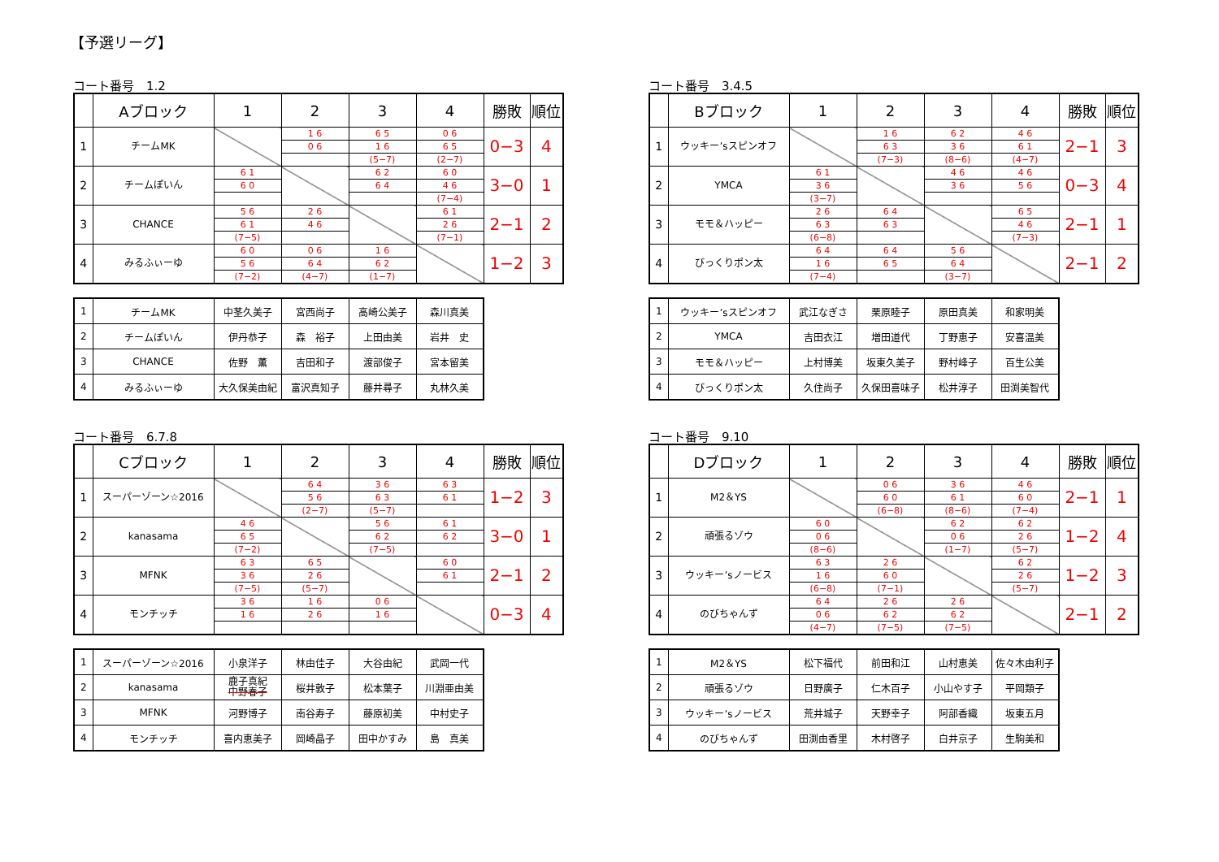【予選リーグ】
コート番号　1.2
| | Aブロック | 1 | 2 | 3 | 4 | 勝敗 | 順位 |
| --- | --- | --- | --- | --- | --- | --- | --- |
| 1 | チームMK | | 1 6 | 6 5 | 0 6 | 0−3 | 4 |
| | | | 0 6 | 1 6 | 6 5 | | |
| | | | | (5−7) | (2−7) | | |
| 2 | チームぽいん | 6 1 | | 6 2 | 6 0 | 3−0 | 1 |
| | | 6 0 | | 6 4 | 4 6 | | |
| | | | | | (7−4) | | |
| 3 | CHANCE | 5 6 | 2 6 | | 6 1 | 2−1 | 2 |
| | | 6 1 | 4 6 | | 2 6 | | |
| | | (7−5) | | | (7−1) | | |
| 4 | みるふぃーゆ | 6 0 | 0 6 | 1 6 | | 1−2 | 3 |
| | | 5 6 | 6 4 | 6 2 | | | |
| | | (7−2) | (4−7) | (1−7) | | | |
| 1 | チームMK | 中茎久美子 | 宮西尚子 | 高崎公美子 | 森川真美 |
| 2 | チームぽいん | 伊丹恭子 | 森 裕子 | 上田由美 | 岩井 史 |
| 3 | CHANCE | 佐野 薫 | 吉田和子 | 渡部俊子 | 宮本留美 |
| 4 | みるふぃーゆ | 大久保美由紀 | 富沢真知子 | 藤井尋子 | 丸林久美 |
コート番号　3.4.5
| | Bブロック | 1 | 2 | 3 | 4 | 勝敗 | 順位 |
| --- | --- | --- | --- | --- | --- | --- | --- |
| 1 | ウッキー’sスピンオフ | | 1 6 | 6 2 | 4 6 | 2−1 | 3 |
| | | | 6 3 | 3 6 | 6 1 | | |
| | | | (7−3) | (8−6) | (4−7) | | |
| 2 | YMCA | 6 1 | | 4 6 | 4 6 | 0−3 | 4 |
| | | 3 6 | | 3 6 | 5 6 | | |
| | | (3−7) | | | | | |
| 3 | モモ＆ハッピー | 2 6 | 6 4 | | 6 5 | 2−1 | 1 |
| | | 6 3 | 6 3 | | 4 6 | | |
| | | (6−8) | | | (7−3) | | |
| 4 | びっくりポン太 | 6 4 | 6 4 | 5 6 | | 2−1 | 2 |
| | | 1 6 | 6 5 | 6 4 | | | |
| | | (7−4) | | (3−7) | | | |
| 1 | ウッキー’sスピンオフ | 武江なぎさ | 栗原睦子 | 原田真美 | 和家明美 |
| 2 | YMCA | 吉田衣江 | 増田道代 | 丁野恵子 | 安喜温美 |
| 3 | モモ＆ハッピー | 上村博美 | 坂東久美子 | 野村峰子 | 百生公美 |
| 4 | びっくりポン太 | 久住尚子 | 久保田喜味子 | 松井淳子 | 田渕美智代 |
コート番号　6.7.8
| | Cブロック | 1 | 2 | 3 | 4 | 勝敗 | 順位 |
| --- | --- | --- | --- | --- | --- | --- | --- |
| 1 | スーパーゾーン☆2016 | | 6 4 | 3 6 | 6 3 | 1−2 | 3 |
| | | | 5 6 | 6 3 | 6 1 | | |
| | | | (2−7) | (5−7) | | | |
| 2 | kanasama | 4 6 | | 5 6 | 6 1 | 3−0 | 1 |
| | | 6 5 | | 6 2 | 6 2 | | |
| | | (7−2) | | (7−5) | | | |
| 3 | MFNK | 6 3 | 6 5 | | 6 0 | 2−1 | 2 |
| | | 3 6 | 2 6 | | 6 1 | | |
| | | (7−5) | (5−7) | | | | |
| 4 | モンチッチ | 3 6 | 1 6 | 0 6 | | 0−3 | 4 |
| | | 1 6 | 2 6 | 1 6 | | | |
| 1 | スーパーゾーン☆2016 | 小泉洋子 | 林由佳子 | 大谷由紀 | 武岡一代 |
| 2 | kanasama | 鹿子真紀 中野春子 | 桜井敦子 | 松本葉子 | 川淵亜由美 |
| 3 | MFNK | 河野博子 | 南谷寿子 | 藤原初美 | 中村史子 |
| 4 | モンチッチ | 喜内恵美子 | 岡崎晶子 | 田中かすみ | 島 真美 |
コート番号　9.10
| | Dブロック | 1 | 2 | 3 | 4 | 勝敗 | 順位 |
| --- | --- | --- | --- | --- | --- | --- | --- |
| 1 | M2＆YS | | 0 6 | 3 6 | 4 6 | 2−1 | 1 |
| | | | 6 0 | 6 1 | 6 0 | | |
| | | | (6−8) | (8−6) | (7−4) | | |
| 2 | 頑張るゾウ | 6 0 | | 6 2 | 6 2 | 1−2 | 4 |
| | | 0 6 | | 0 6 | 2 6 | | |
| | | (8−6) | | (1−7) | (5−7) | | |
| 3 | ウッキー’sノービス | 6 3 | 2 6 | | 6 2 | 1−2 | 3 |
| | | 1 6 | 6 0 | | 2 6 | | |
| | | (6−8) | (7−1) | | (5−7) | | |
| 4 | のびちゃんず | 6 4 | 2 6 | 2 6 | | 2−1 | 2 |
| | | 0 6 | 6 2 | 6 2 | | | |
| | | (4−7) | (7−5) | (7−5) | | | |
| 1 | M2＆YS | 松下福代 | 前田和江 | 山村恵美 | 佐々木由利子 |
| 2 | 頑張るゾウ | 日野廣子 | 仁木百子 | 小山やす子 | 平岡類子 |
| 3 | ウッキー’sノービス | 荒井城子 | 天野幸子 | 阿部香織 | 坂東五月 |
| 4 | のびちゃんず | 田渕由香里 | 木村啓子 | 白井京子 | 生駒美和 |